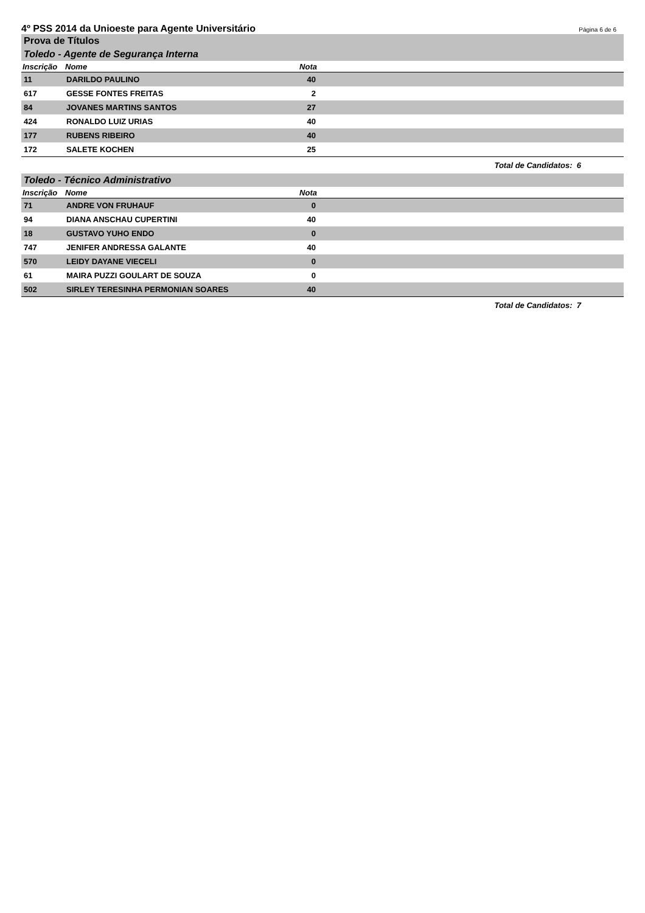4º PSS 2014 da Unioeste para Agente Universitário
Página 6 de 6
Prova de Títulos
Toledo - Agente de Segurança Interna
| Inscrição | Nome | Nota | |
| --- | --- | --- | --- |
| 11 | DARILDO PAULINO | 40 | |
| 617 | GESSE FONTES FREITAS | 2 | |
| 84 | JOVANES MARTINS SANTOS | 27 | |
| 424 | RONALDO LUIZ URIAS | 40 | |
| 177 | RUBENS RIBEIRO | 40 | |
| 172 | SALETE KOCHEN | 25 | |
Total de Candidatos: 6
Toledo - Técnico Administrativo
| Inscrição | Nome | Nota | |
| --- | --- | --- | --- |
| 71 | ANDRE VON FRUHAUF | 0 | |
| 94 | DIANA ANSCHAU CUPERTINI | 40 | |
| 18 | GUSTAVO YUHO ENDO | 0 | |
| 747 | JENIFER ANDRESSA GALANTE | 40 | |
| 570 | LEIDY DAYANE VIECELI | 0 | |
| 61 | MAIRA PUZZI GOULART DE SOUZA | 0 | |
| 502 | SIRLEY TERESINHA PERMONIAN SOARES | 40 | |
Total de Candidatos: 7